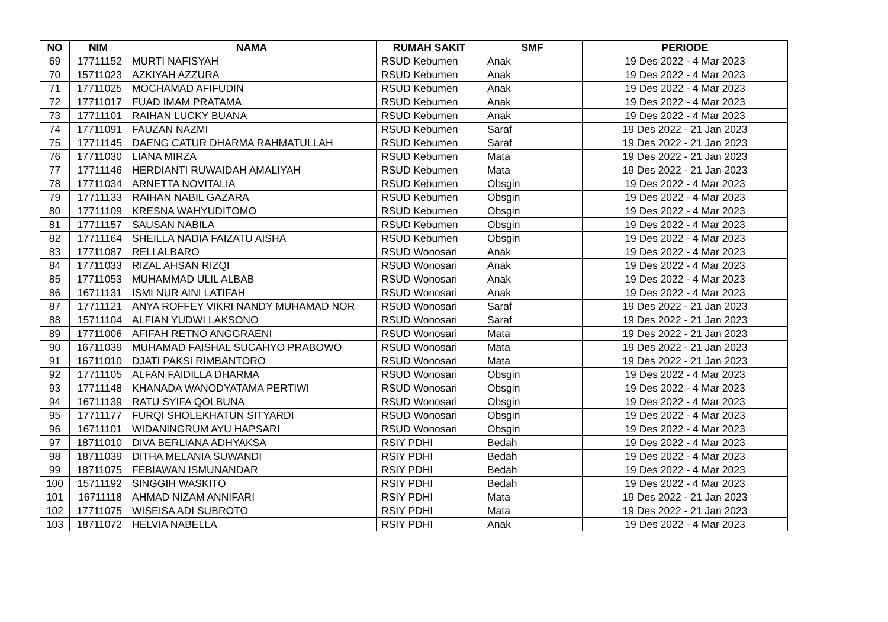| NO | NIM | NAMA | RUMAH SAKIT | SMF | PERIODE |
| --- | --- | --- | --- | --- | --- |
| 69 | 17711152 | MURTI NAFISYAH | RSUD Kebumen | Anak | 19 Des 2022 - 4 Mar 2023 |
| 70 | 15711023 | AZKIYAH AZZURA | RSUD Kebumen | Anak | 19 Des 2022 - 4 Mar 2023 |
| 71 | 17711025 | MOCHAMAD AFIFUDIN | RSUD Kebumen | Anak | 19 Des 2022 - 4 Mar 2023 |
| 72 | 17711017 | FUAD IMAM PRATAMA | RSUD Kebumen | Anak | 19 Des 2022 - 4 Mar 2023 |
| 73 | 17711101 | RAIHAN LUCKY BUANA | RSUD Kebumen | Anak | 19 Des 2022 - 4 Mar 2023 |
| 74 | 17711091 | FAUZAN NAZMI | RSUD Kebumen | Saraf | 19 Des 2022 - 21 Jan 2023 |
| 75 | 17711145 | DAENG CATUR DHARMA RAHMATULLAH | RSUD Kebumen | Saraf | 19 Des 2022 - 21 Jan 2023 |
| 76 | 17711030 | LIANA MIRZA | RSUD Kebumen | Mata | 19 Des 2022 - 21 Jan 2023 |
| 77 | 17711146 | HERDIANTI RUWAIDAH AMALIYAH | RSUD Kebumen | Mata | 19 Des 2022 - 21 Jan 2023 |
| 78 | 17711034 | ARNETTA NOVITALIA | RSUD Kebumen | Obsgin | 19 Des 2022 - 4 Mar 2023 |
| 79 | 17711133 | RAIHAN NABIL GAZARA | RSUD Kebumen | Obsgin | 19 Des 2022 - 4 Mar 2023 |
| 80 | 17711109 | KRESNA WAHYUDITOMO | RSUD Kebumen | Obsgin | 19 Des 2022 - 4 Mar 2023 |
| 81 | 17711157 | SAUSAN NABILA | RSUD Kebumen | Obsgin | 19 Des 2022 - 4 Mar 2023 |
| 82 | 17711164 | SHEILLA NADIA FAIZATU AISHA | RSUD Kebumen | Obsgin | 19 Des 2022 - 4 Mar 2023 |
| 83 | 17711087 | RELI ALBARO | RSUD Wonosari | Anak | 19 Des 2022 - 4 Mar 2023 |
| 84 | 17711033 | RIZAL AHSAN RIZQI | RSUD Wonosari | Anak | 19 Des 2022 - 4 Mar 2023 |
| 85 | 17711053 | MUHAMMAD ULIL ALBAB | RSUD Wonosari | Anak | 19 Des 2022 - 4 Mar 2023 |
| 86 | 16711131 | ISMI NUR AINI LATIFAH | RSUD Wonosari | Anak | 19 Des 2022 - 4 Mar 2023 |
| 87 | 17711121 | ANYA ROFFEY VIKRI NANDY MUHAMAD NOR | RSUD Wonosari | Saraf | 19 Des 2022 - 21 Jan 2023 |
| 88 | 15711104 | ALFIAN YUDWI LAKSONO | RSUD Wonosari | Saraf | 19 Des 2022 - 21 Jan 2023 |
| 89 | 17711006 | AFIFAH RETNO ANGGRAENI | RSUD Wonosari | Mata | 19 Des 2022 - 21 Jan 2023 |
| 90 | 16711039 | MUHAMAD FAISHAL SUCAHYO PRABOWO | RSUD Wonosari | Mata | 19 Des 2022 - 21 Jan 2023 |
| 91 | 16711010 | DJATI PAKSI RIMBANTORO | RSUD Wonosari | Mata | 19 Des 2022 - 21 Jan 2023 |
| 92 | 17711105 | ALFAN FAIDILLA DHARMA | RSUD Wonosari | Obsgin | 19 Des 2022 - 4 Mar 2023 |
| 93 | 17711148 | KHANADA WANODYATAMA PERTIWI | RSUD Wonosari | Obsgin | 19 Des 2022 - 4 Mar 2023 |
| 94 | 16711139 | RATU SYIFA QOLBUNA | RSUD Wonosari | Obsgin | 19 Des 2022 - 4 Mar 2023 |
| 95 | 17711177 | FURQI SHOLEKHATUN SITYARDI | RSUD Wonosari | Obsgin | 19 Des 2022 - 4 Mar 2023 |
| 96 | 16711101 | WIDANINGRUM AYU HAPSARI | RSUD Wonosari | Obsgin | 19 Des 2022 - 4 Mar 2023 |
| 97 | 18711010 | DIVA BERLIANA ADHYAKSA | RSIY PDHI | Bedah | 19 Des 2022 - 4 Mar 2023 |
| 98 | 18711039 | DITHA MELANIA SUWANDI | RSIY PDHI | Bedah | 19 Des 2022 - 4 Mar 2023 |
| 99 | 18711075 | FEBIAWAN ISMUNANDAR | RSIY PDHI | Bedah | 19 Des 2022 - 4 Mar 2023 |
| 100 | 15711192 | SINGGIH WASKITO | RSIY PDHI | Bedah | 19 Des 2022 - 4 Mar 2023 |
| 101 | 16711118 | AHMAD NIZAM ANNIFARI | RSIY PDHI | Mata | 19 Des 2022 - 21 Jan 2023 |
| 102 | 17711075 | WISEISA ADI SUBROTO | RSIY PDHI | Mata | 19 Des 2022 - 21 Jan 2023 |
| 103 | 18711072 | HELVIA NABELLA | RSIY PDHI | Anak | 19 Des 2022 - 4 Mar 2023 |